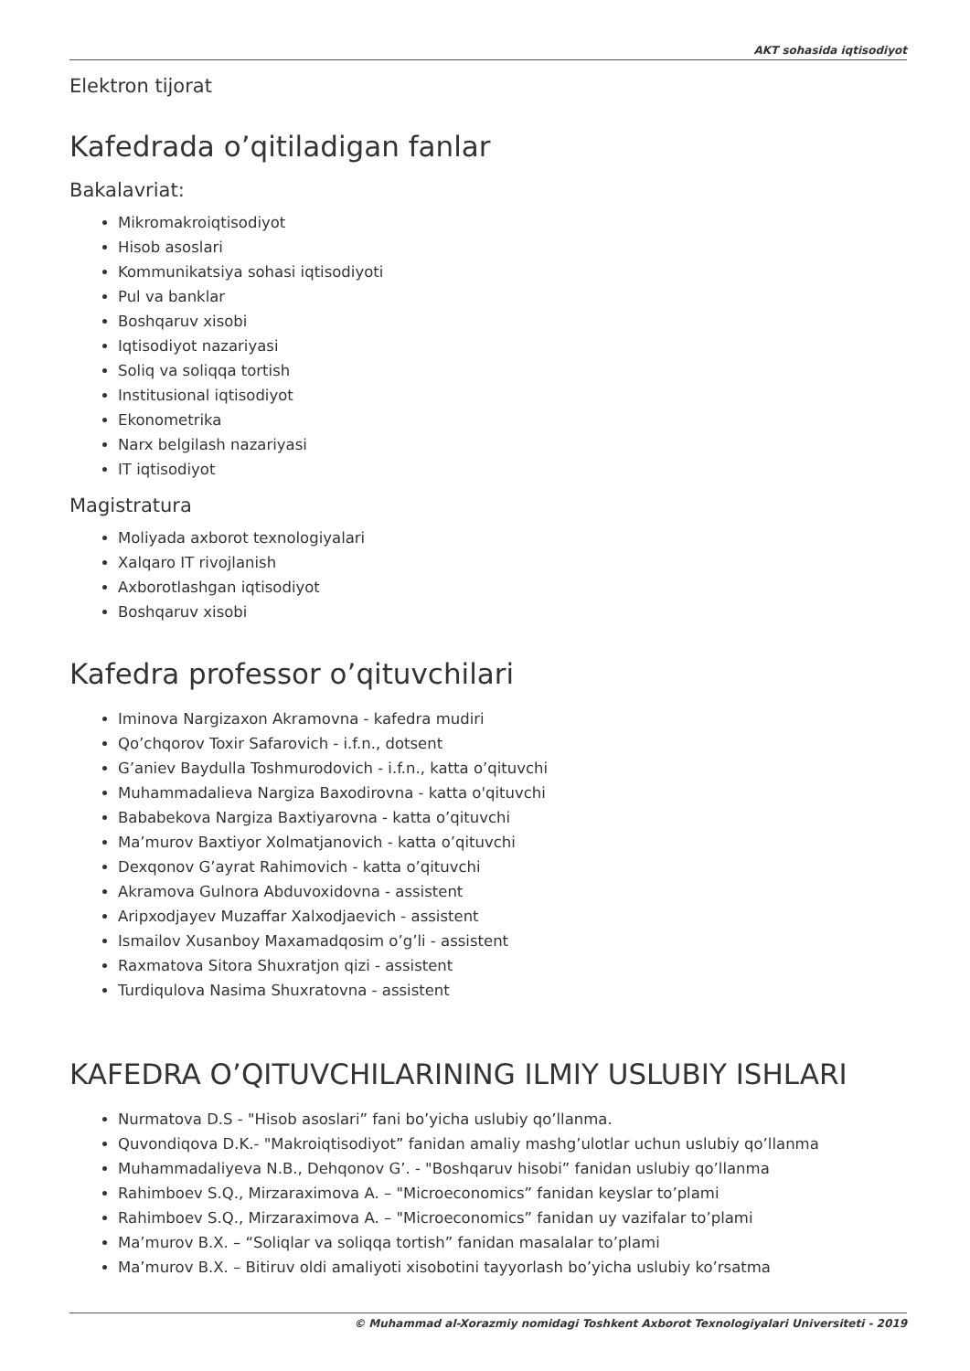AKT sohasida iqtisodiyot
Elektron tijorat
Kafedrada o’qitiladigan fanlar
Bakalavriat:
Mikromakroiqtisodiyot
Hisob asoslari
Kommunikatsiya sohasi iqtisodiyoti
Pul va banklar
Boshqaruv xisobi
Iqtisodiyot nazariyasi
Soliq va soliqqa tortish
Institusional iqtisodiyot
Ekonometrika
Narx belgilash nazariyasi
IT iqtisodiyot
Magistratura
Moliyada axborot texnologiyalari
Xalqaro IT rivojlanish
Axborotlashgan iqtisodiyot
Boshqaruv xisobi
Kafedra professor o’qituvchilari
Iminova Nargizaxon Akramovna - kafedra mudiri
Qo’chqorov Toxir Safarovich - i.f.n., dotsent
G’aniev Baydulla Toshmurodovich - i.f.n., katta o’qituvchi
Muhammadalieva Nargiza Baxodirovna - katta o'qituvchi
Bababekova Nargiza Baxtiyarovna - katta o’qituvchi
Ma’murov Baxtiyor Xolmatjanovich - katta o’qituvchi
Dexqonov G’ayrat Rahimovich - katta o’qituvchi
Akramova Gulnora Abduvoxidovna - assistent
Aripxodjayev Muzaffar Xalxodjaevich - assistent
Ismailov Xusanboy Maxamadqosim o’g’li - assistent
Raxmatova Sitora Shuxratjon qizi - assistent
Turdiqulova Nasima Shuxratovna - assistent
KAFEDRA O’QITUVCHILARINING ILMIY USLUBIY ISHLARI
Nurmatova D.S - "Hisob asoslari” fani bo’yicha uslubiy qo’llanma.
Quvondiqova D.K.- "Makroiqtisodiyot” fanidan amaliy mashg’ulotlar uchun uslubiy qo’llanma
Muhammadaliyeva N.B., Dehqonov G’. - "Boshqaruv hisobi” fanidan uslubiy qo’llanma
Rahimboev S.Q., Mirzaraximova A. – "Microeconomics” fanidan keyslar to’plami
Rahimboev S.Q., Mirzaraximova A. – "Microeconomics” fanidan uy vazifalar to’plami
Ma’murov B.X. – “Soliqlar va soliqqa tortish” fanidan masalalar to’plami
Ma’murov B.X. – Bitiruv oldi amaliyoti xisobotini tayyorlash bo’yicha uslubiy ko’rsatma
© Muhammad al-Xorazmiy nomidagi Toshkent Axborot Texnologiyalari Universiteti - 2019